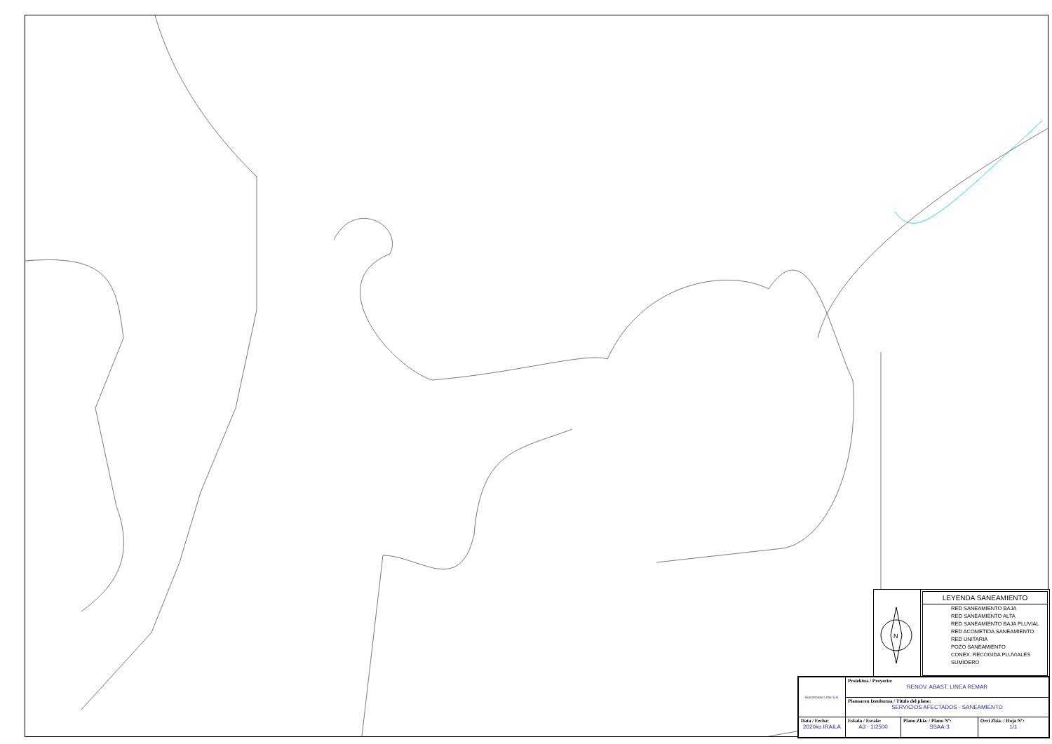N
LEYENDA SANEAMIENTO
RED SANEAMIENTO BAJA
RED SANEAMIENTO ALTA
RED SANEAMIENTO BAJA PLUVIAL
RED ACOMETIDA SANEAMIENTO
RED UNITARIA
POZO SANEAMIENTO
CONEX. RECOGIDA PLUVIALES
SUMIDERO
| Gipuzkoako Urak S.A. | Proiektua / Proyecto: RENOV. ABAST. LINEA REMAR | | | |
| | Planoaren Izenburua / Título del plano: SERVICIOS AFECTADOS - SANEAMIENTO | | | |
| Data / Fecha: 2020ko IRAILA | Eskala / Escala: A3 - 1/2500 | Plano Zkia. / Plano Nº: SSAA-3 | Orri Zkia. / Hoja Nº: 1/1 | |